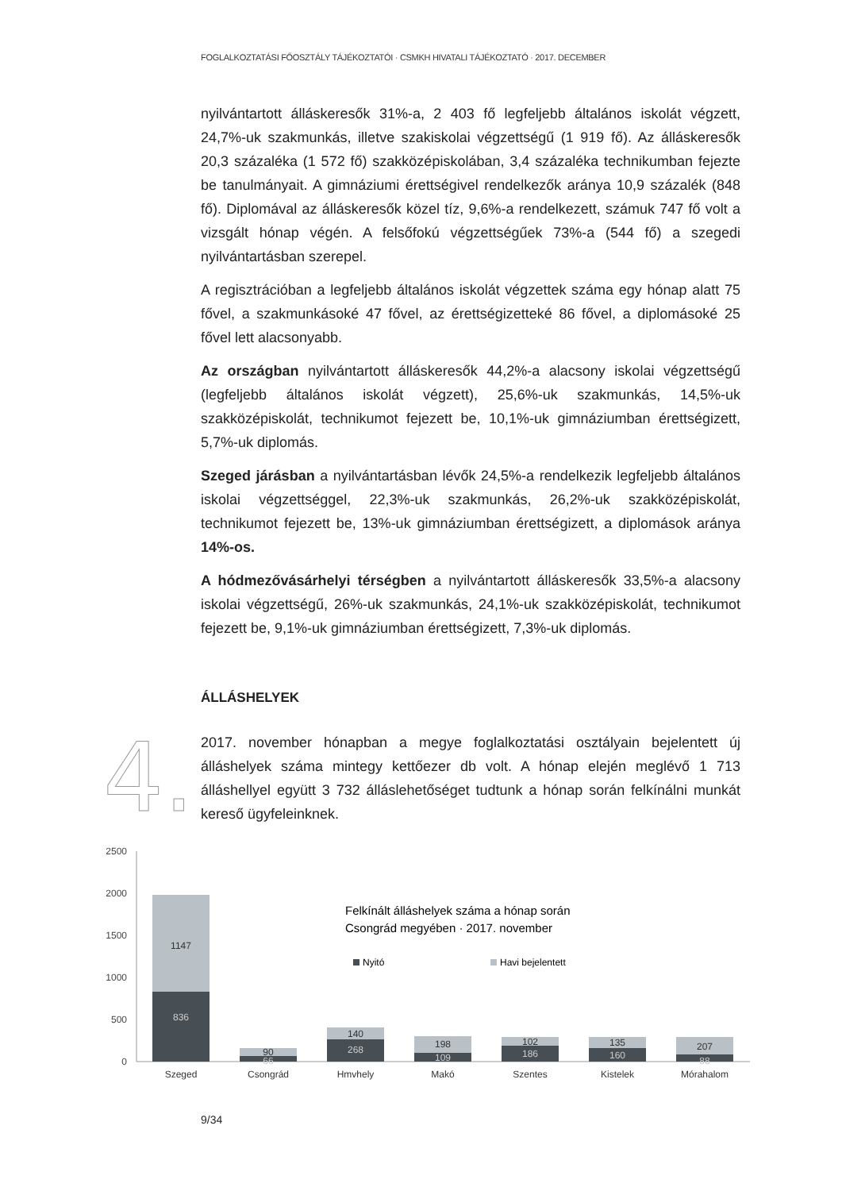FOGLALKOZTATÁSI FŐOSZTÁLY TÁJÉKOZTATÓI · CSMKH HIVATALI TÁJÉKOZTATÓ · 2017. DECEMBER
4.
nyilvántartott álláskeresők 31%-a, 2 403 fő legfeljebb általános iskolát végzett, 24,7%-uk szakmunkás, illetve szakiskolai végzettségű (1 919 fő). Az álláskeresők 20,3 százaléka (1 572 fő) szakközépiskolában, 3,4 százaléka technikumban fejezte be tanulmányait. A gimnáziumi érettségivel rendelkezők aránya 10,9 százalék (848 fő). Diplomával az álláskeresők közel tíz, 9,6%-a rendelkezett, számuk 747 fő volt a vizsgált hónap végén. A felsőfokú végzettségűek 73%-a (544 fő) a szegedi nyilvántartásban szerepel.
A regisztrációban a legfeljebb általános iskolát végzettek száma egy hónap alatt 75 fővel, a szakmunkásoké 47 fővel, az érettségizetteké 86 fővel, a diplomásoké 25 fővel lett alacsonyabb.
Az országban nyilvántartott álláskeresők 44,2%-a alacsony iskolai végzettségű (legfeljebb általános iskolát végzett), 25,6%-uk szakmunkás, 14,5%-uk szakközépiskolát, technikumot fejezett be, 10,1%-uk gimnáziumban érettségizett, 5,7%-uk diplomás.
Szeged járásban a nyilvántartásban lévők 24,5%-a rendelkezik legfeljebb általános iskolai végzettséggel, 22,3%-uk szakmunkás, 26,2%-uk szakközépiskolát, technikumot fejezett be, 13%-uk gimnáziumban érettségizett, a diplomások aránya 14%-os.
A hódmezővásárhelyi térségben a nyilvántartott álláskeresők 33,5%-a alacsony iskolai végzettségű, 26%-uk szakmunkás, 24,1%-uk szakközépiskolát, technikumot fejezett be, 9,1%-uk gimnáziumban érettségizett, 7,3%-uk diplomás.
ÁLLÁSHELYEK
2017. november hónapban a megye foglalkoztatási osztályain bejelentett új álláshelyek száma mintegy kettőezer db volt. A hónap elején meglévő 1 713 álláshellyel együtt 3 732 álláslehetőséget tudtunk a hónap során felkínálni munkát kereső ügyfeleinknek.
2500
2000
1500
1000
500
0
1147
836
90
66
140
268
198
109
102
186
135
160
207
88
Szeged
Csongrád
Hmvhely
Makó
Szentes
Kistelek
Mórahalom
Felkínált álláshelyek száma a hónap során
Csongrád megyében · 2017. november
Nyitó
Havi bejelentett
9/34